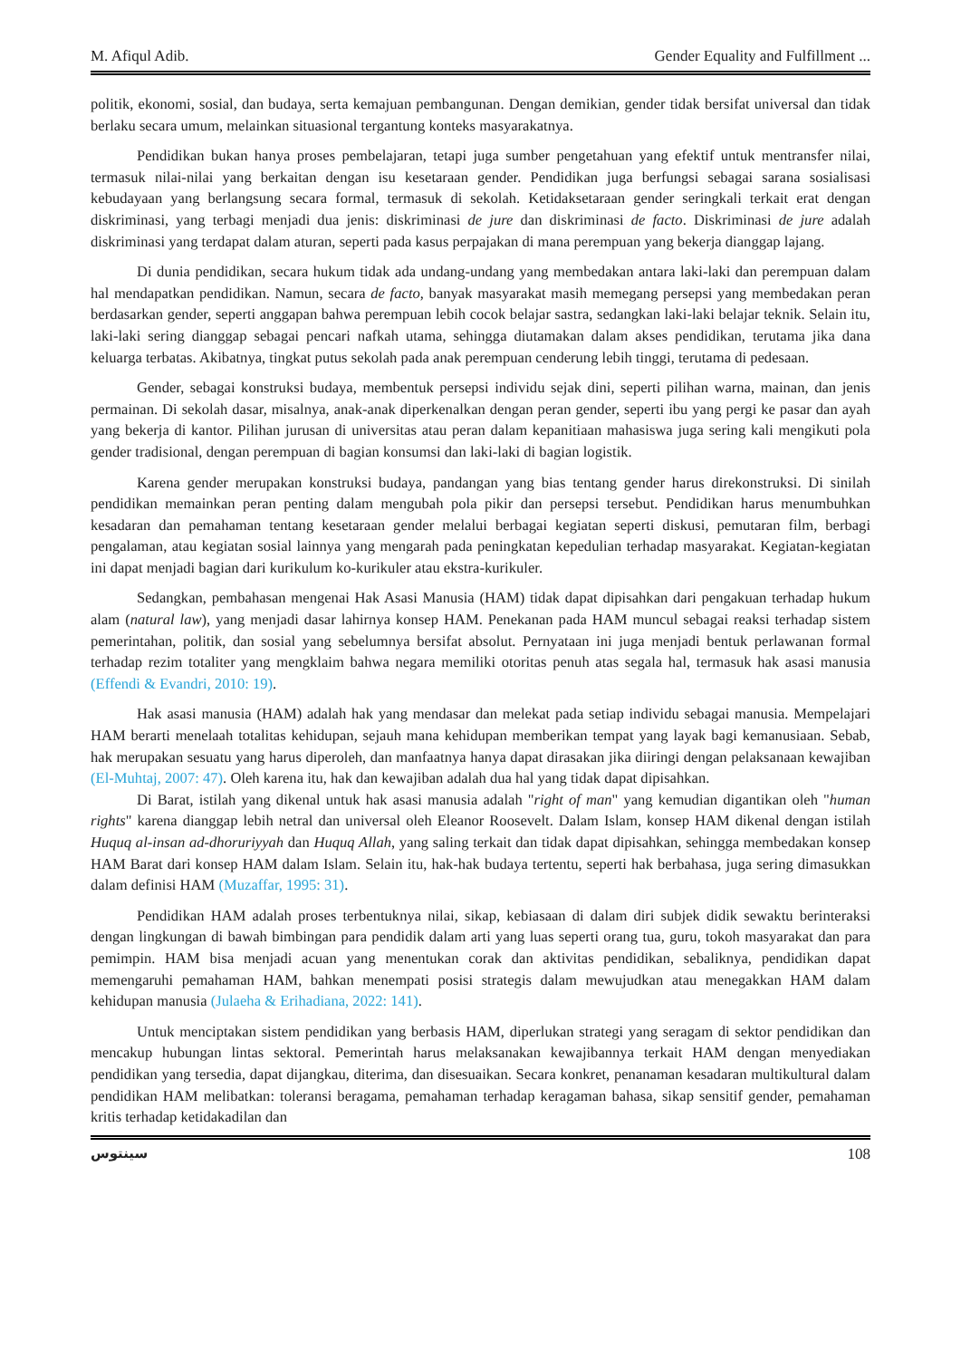M. Afiqul Adib. Gender Equality and Fulfillment ...
politik, ekonomi, sosial, dan budaya, serta kemajuan pembangunan. Dengan demikian, gender tidak bersifat universal dan tidak berlaku secara umum, melainkan situasional tergantung konteks masyarakatnya.
Pendidikan bukan hanya proses pembelajaran, tetapi juga sumber pengetahuan yang efektif untuk mentransfer nilai, termasuk nilai-nilai yang berkaitan dengan isu kesetaraan gender. Pendidikan juga berfungsi sebagai sarana sosialisasi kebudayaan yang berlangsung secara formal, termasuk di sekolah. Ketidaksetaraan gender seringkali terkait erat dengan diskriminasi, yang terbagi menjadi dua jenis: diskriminasi de jure dan diskriminasi de facto. Diskriminasi de jure adalah diskriminasi yang terdapat dalam aturan, seperti pada kasus perpajakan di mana perempuan yang bekerja dianggap lajang.
Di dunia pendidikan, secara hukum tidak ada undang-undang yang membedakan antara laki-laki dan perempuan dalam hal mendapatkan pendidikan. Namun, secara de facto, banyak masyarakat masih memegang persepsi yang membedakan peran berdasarkan gender, seperti anggapan bahwa perempuan lebih cocok belajar sastra, sedangkan laki-laki belajar teknik. Selain itu, laki-laki sering dianggap sebagai pencari nafkah utama, sehingga diutamakan dalam akses pendidikan, terutama jika dana keluarga terbatas. Akibatnya, tingkat putus sekolah pada anak perempuan cenderung lebih tinggi, terutama di pedesaan.
Gender, sebagai konstruksi budaya, membentuk persepsi individu sejak dini, seperti pilihan warna, mainan, dan jenis permainan. Di sekolah dasar, misalnya, anak-anak diperkenalkan dengan peran gender, seperti ibu yang pergi ke pasar dan ayah yang bekerja di kantor. Pilihan jurusan di universitas atau peran dalam kepanitiaan mahasiswa juga sering kali mengikuti pola gender tradisional, dengan perempuan di bagian konsumsi dan laki-laki di bagian logistik.
Karena gender merupakan konstruksi budaya, pandangan yang bias tentang gender harus direkonstruksi. Di sinilah pendidikan memainkan peran penting dalam mengubah pola pikir dan persepsi tersebut. Pendidikan harus menumbuhkan kesadaran dan pemahaman tentang kesetaraan gender melalui berbagai kegiatan seperti diskusi, pemutaran film, berbagi pengalaman, atau kegiatan sosial lainnya yang mengarah pada peningkatan kepedulian terhadap masyarakat. Kegiatan-kegiatan ini dapat menjadi bagian dari kurikulum ko-kurikuler atau ekstra-kurikuler.
Sedangkan, pembahasan mengenai Hak Asasi Manusia (HAM) tidak dapat dipisahkan dari pengakuan terhadap hukum alam (natural law), yang menjadi dasar lahirnya konsep HAM. Penekanan pada HAM muncul sebagai reaksi terhadap sistem pemerintahan, politik, dan sosial yang sebelumnya bersifat absolut. Pernyataan ini juga menjadi bentuk perlawanan formal terhadap rezim totaliter yang mengklaim bahwa negara memiliki otoritas penuh atas segala hal, termasuk hak asasi manusia (Effendi & Evandri, 2010: 19).
Hak asasi manusia (HAM) adalah hak yang mendasar dan melekat pada setiap individu sebagai manusia. Mempelajari HAM berarti menelaah totalitas kehidupan, sejauh mana kehidupan memberikan tempat yang layak bagi kemanusiaan. Sebab, hak merupakan sesuatu yang harus diperoleh, dan manfaatnya hanya dapat dirasakan jika diiringi dengan pelaksanaan kewajiban (El-Muhtaj, 2007: 47). Oleh karena itu, hak dan kewajiban adalah dua hal yang tidak dapat dipisahkan.
Di Barat, istilah yang dikenal untuk hak asasi manusia adalah "right of man" yang kemudian digantikan oleh "human rights" karena dianggap lebih netral dan universal oleh Eleanor Roosevelt. Dalam Islam, konsep HAM dikenal dengan istilah Huquq al-insan ad-dhoruriyyah dan Huquq Allah, yang saling terkait dan tidak dapat dipisahkan, sehingga membedakan konsep HAM Barat dari konsep HAM dalam Islam. Selain itu, hak-hak budaya tertentu, seperti hak berbahasa, juga sering dimasukkan dalam definisi HAM (Muzaffar, 1995: 31).
Pendidikan HAM adalah proses terbentuknya nilai, sikap, kebiasaan di dalam diri subjek didik sewaktu berinteraksi dengan lingkungan di bawah bimbingan para pendidik dalam arti yang luas seperti orang tua, guru, tokoh masyarakat dan para pemimpin. HAM bisa menjadi acuan yang menentukan corak dan aktivitas pendidikan, sebaliknya, pendidikan dapat memengaruhi pemahaman HAM, bahkan menempati posisi strategis dalam mewujudkan atau menegakkan HAM dalam kehidupan manusia (Julaeha & Erihadiana, 2022: 141).
Untuk menciptakan sistem pendidikan yang berbasis HAM, diperlukan strategi yang seragam di sektor pendidikan dan mencakup hubungan lintas sektoral. Pemerintah harus melaksanakan kewajibannya terkait HAM dengan menyediakan pendidikan yang tersedia, dapat dijangkau, diterima, dan disesuaikan. Secara konkret, penanaman kesadaran multikultural dalam pendidikan HAM melibatkan: toleransi beragama, pemahaman terhadap keragaman bahasa, sikap sensitif gender, pemahaman kritis terhadap ketidakadilan dan
ﺳﻴﻨﺘﻮﺱ 108